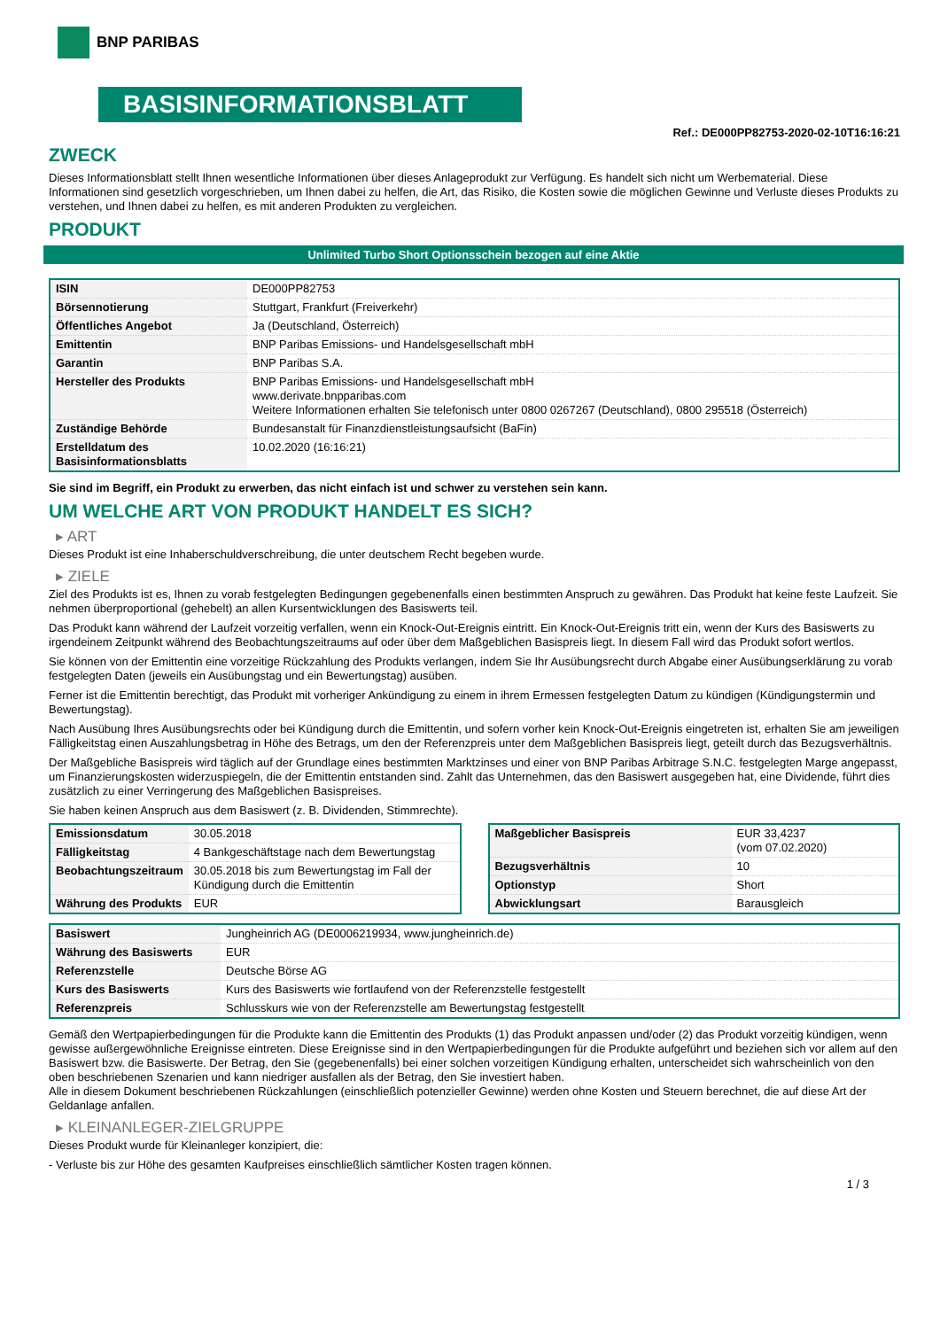BNP PARIBAS
BASISINFORMATIONSBLATT
Ref.: DE000PP82753-2020-02-10T16:16:21
ZWECK
Dieses Informationsblatt stellt Ihnen wesentliche Informationen über dieses Anlageprodukt zur Verfügung. Es handelt sich nicht um Werbematerial. Diese Informationen sind gesetzlich vorgeschrieben, um Ihnen dabei zu helfen, die Art, das Risiko, die Kosten sowie die möglichen Gewinne und Verluste dieses Produkts zu verstehen, und Ihnen dabei zu helfen, es mit anderen Produkten zu vergleichen.
PRODUKT
Unlimited Turbo Short Optionsschein bezogen auf eine Aktie
| ISIN | DE000PP82753 |
| Börsennotierung | Stuttgart, Frankfurt (Freiverkehr) |
| Öffentliches Angebot | Ja (Deutschland, Österreich) |
| Emittentin | BNP Paribas Emissions- und Handelsgesellschaft mbH |
| Garantin | BNP Paribas S.A. |
| Hersteller des Produkts | BNP Paribas Emissions- und Handelsgesellschaft mbH www.derivate.bnpparibas.com Weitere Informationen erhalten Sie telefonisch unter 0800 0267267 (Deutschland), 0800 295518 (Österreich) |
| Zuständige Behörde | Bundesanstalt für Finanzdienstleistungsaufsicht (BaFin) |
| Erstelldatum des Basisinformationsblatts | 10.02.2020 (16:16:21) |
Sie sind im Begriff, ein Produkt zu erwerben, das nicht einfach ist und schwer zu verstehen sein kann.
UM WELCHE ART VON PRODUKT HANDELT ES SICH?
▸ ART
Dieses Produkt ist eine Inhaberschuldverschreibung, die unter deutschem Recht begeben wurde.
▸ ZIELE
Ziel des Produkts ist es, Ihnen zu vorab festgelegten Bedingungen gegebenenfalls einen bestimmten Anspruch zu gewähren. Das Produkt hat keine feste Laufzeit. Sie nehmen überproportional (gehebelt) an allen Kursentwicklungen des Basiswerts teil.
Das Produkt kann während der Laufzeit vorzeitig verfallen, wenn ein Knock-Out-Ereignis eintritt. Ein Knock-Out-Ereignis tritt ein, wenn der Kurs des Basiswerts zu irgendeinem Zeitpunkt während des Beobachtungszeitraums auf oder über dem Maßgeblichen Basispreis liegt. In diesem Fall wird das Produkt sofort wertlos.
Sie können von der Emittentin eine vorzeitige Rückzahlung des Produkts verlangen, indem Sie Ihr Ausübungsrecht durch Abgabe einer Ausübungserklärung zu vorab festgelegten Daten (jeweils ein Ausübungstag und ein Bewertungstag) ausüben.
Ferner ist die Emittentin berechtigt, das Produkt mit vorheriger Ankündigung zu einem in ihrem Ermessen festgelegten Datum zu kündigen (Kündigungstermin und Bewertungstag).
Nach Ausübung Ihres Ausübungsrechts oder bei Kündigung durch die Emittentin, und sofern vorher kein Knock-Out-Ereignis eingetreten ist, erhalten Sie am jeweiligen Fälligkeitstag einen Auszahlungsbetrag in Höhe des Betrags, um den der Referenzpreis unter dem Maßgeblichen Basispreis liegt, geteilt durch das Bezugsverhältnis.
Der Maßgebliche Basispreis wird täglich auf der Grundlage eines bestimmten Marktzinses und einer von BNP Paribas Arbitrage S.N.C. festgelegten Marge angepasst, um Finanzierungskosten widerzuspiegeln, die der Emittentin entstanden sind. Zahlt das Unternehmen, das den Basiswert ausgegeben hat, eine Dividende, führt dies zusätzlich zu einer Verringerung des Maßgeblichen Basispreises.
Sie haben keinen Anspruch aus dem Basiswert (z. B. Dividenden, Stimmrechte).
| Emissionsdatum | 30.05.2018 |
| Fälligkeitstag | 4 Bankgeschäftstage nach dem Bewertungstag |
| Beobachtungszeitraum | 30.05.2018 bis zum Bewertungstag im Fall der Kündigung durch die Emittentin |
| Währung des Produkts | EUR |
| Maßgeblicher Basispreis | EUR 33,4237 (vom 07.02.2020) |
| Bezugsverhältnis | 10 |
| Optionstyp | Short |
| Abwicklungsart | Barausgleich |
| Basiswert | Jungheinrich AG (DE0006219934, www.jungheinrich.de) |
| Währung des Basiswerts | EUR |
| Referenzstelle | Deutsche Börse AG |
| Kurs des Basiswerts | Kurs des Basiswerts wie fortlaufend von der Referenzstelle festgestellt |
| Referenzpreis | Schlusskurs wie von der Referenzstelle am Bewertungstag festgestellt |
Gemäß den Wertpapierbedingungen für die Produkte kann die Emittentin des Produkts (1) das Produkt anpassen und/oder (2) das Produkt vorzeitig kündigen, wenn gewisse außergewöhnliche Ereignisse eintreten. Diese Ereignisse sind in den Wertpapierbedingungen für die Produkte aufgeführt und beziehen sich vor allem auf den Basiswert bzw. die Basiswerte. Der Betrag, den Sie (gegebenenfalls) bei einer solchen vorzeitigen Kündigung erhalten, unterscheidet sich wahrscheinlich von den oben beschriebenen Szenarien und kann niedriger ausfallen als der Betrag, den Sie investiert haben.
Alle in diesem Dokument beschriebenen Rückzahlungen (einschließlich potenzieller Gewinne) werden ohne Kosten und Steuern berechnet, die auf diese Art der Geldanlage anfallen.
▸ KLEINANLEGER-ZIELGRUPPE
Dieses Produkt wurde für Kleinanleger konzipiert, die:
- Verluste bis zur Höhe des gesamten Kaufpreises einschließlich sämtlicher Kosten tragen können.
1 / 3